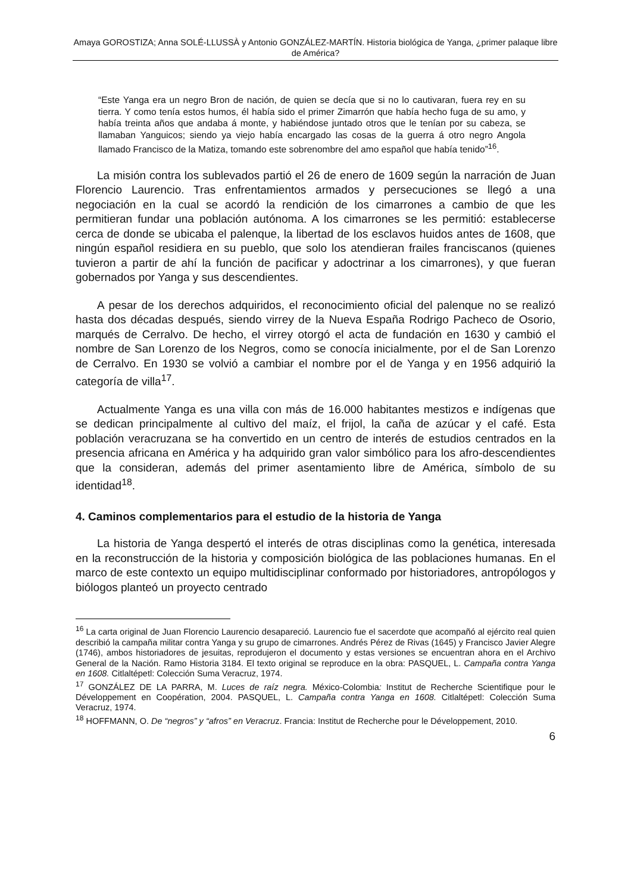Amaya GOROSTIZA; Anna SOLÉ-LLUSSÀ y Antonio GONZÁLEZ-MARTÍN. Historia biológica de Yanga, ¿primer palaque libre de América?
“Este Yanga era un negro Bron de nación, de quien se decía que si no lo cautivaran, fuera rey en su tierra. Y como tenía estos humos, él había sido el primer Zimarrón que había hecho fuga de su amo, y había treinta años que andaba á monte, y habiéndose juntado otros que le tenían por su cabeza, se llamaban Yanguicos; siendo ya viejo había encargado las cosas de la guerra á otro negro Angola llamado Francisco de la Matiza, tomando este sobrenombre del amo español que había tenido”<sup>16</sup>.
La misión contra los sublevados partió el 26 de enero de 1609 según la narración de Juan Florencio Laurencio. Tras enfrentamientos armados y persecuciones se llegó a una negociación en la cual se acordó la rendición de los cimarrones a cambio de que les permitieran fundar una población autónoma. A los cimarrones se les permitió: establecerse cerca de donde se ubicaba el palenque, la libertad de los esclavos huidos antes de 1608, que ningún español residiera en su pueblo, que solo los atendieran frailes franciscanos (quienes tuvieron a partir de ahí la función de pacificar y adoctrinar a los cimarrones), y que fueran gobernados por Yanga y sus descendientes.
A pesar de los derechos adquiridos, el reconocimiento oficial del palenque no se realizó hasta dos décadas después, siendo virrey de la Nueva España Rodrigo Pacheco de Osorio, marqués de Cerralvo. De hecho, el virrey otorgó el acta de fundación en 1630 y cambió el nombre de San Lorenzo de los Negros, como se conocía inicialmente, por el de San Lorenzo de Cerralvo. En 1930 se volvió a cambiar el nombre por el de Yanga y en 1956 adquirió la categoría de villa<sup>17</sup>.
Actualmente Yanga es una villa con más de 16.000 habitantes mestizos e indígenas que se dedican principalmente al cultivo del maíz, el frijol, la caña de azúcar y el café. Esta población veracruzana se ha convertido en un centro de interés de estudios centrados en la presencia africana en América y ha adquirido gran valor simbólico para los afro-descendientes que la consideran, además del primer asentamiento libre de América, símbolo de su identidad<sup>18</sup>.
4. Caminos complementarios para el estudio de la historia de Yanga
La historia de Yanga despertó el interés de otras disciplinas como la genética, interesada en la reconstrucción de la historia y composición biológica de las poblaciones humanas. En el marco de este contexto un equipo multidisciplinar conformado por historiadores, antropólogos y biólogos planteó un proyecto centrado
<sup>16</sup> La carta original de Juan Florencio Laurencio desapareció. Laurencio fue el sacerdote que acompañó al ejército real quien describió la campaña militar contra Yanga y su grupo de cimarrones. Andrés Pérez de Rivas (1645) y Francisco Javier Alegre (1746), ambos historiadores de jesuitas, reprodujeron el documento y estas versiones se encuentran ahora en el Archivo General de la Nación. Ramo Historia 3184. El texto original se reproduce en la obra: PASQUEL, L. Campaña contra Yanga en 1608. Citlaltépetl: Colección Suma Veracruz, 1974.
<sup>17</sup> GONZÁLEZ DE LA PARRA, M. Luces de raíz negra. México-Colombia: Institut de Recherche Scientifique pour le Développement en Coopération, 2004. PASQUEL, L. Campaña contra Yanga en 1608. Citlaltépetl: Colección Suma Veracruz, 1974.
<sup>18</sup> HOFFMANN, O. De “negros” y “afros” en Veracruz. Francia: Institut de Recherche pour le Développement, 2010.
6